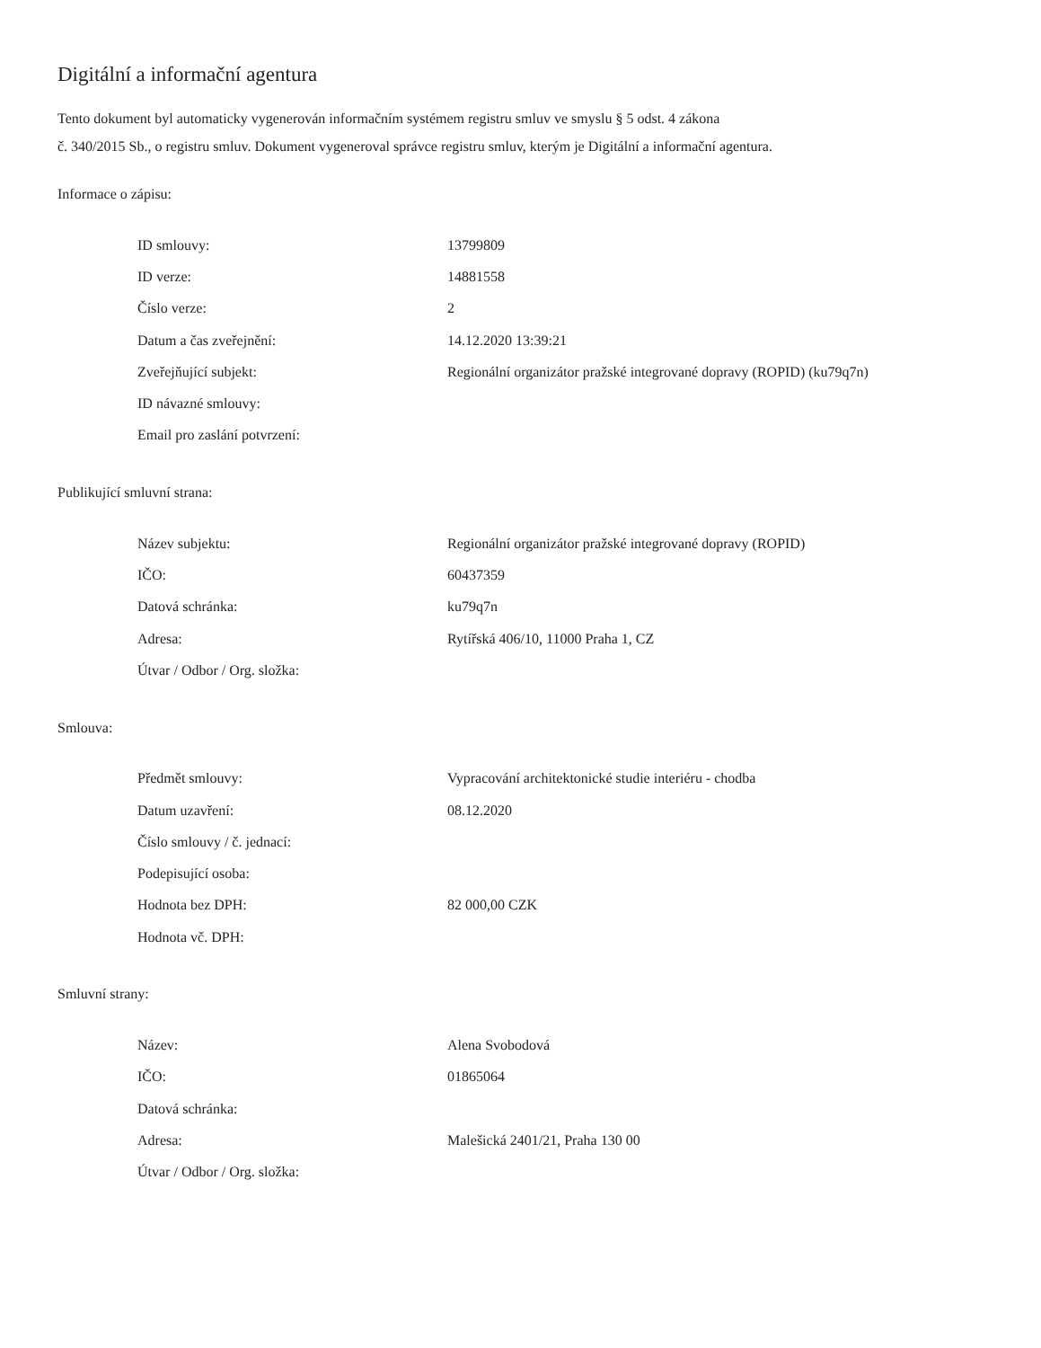Digitální a informační agentura
Tento dokument byl automaticky vygenerován informačním systémem registru smluv ve smyslu § 5 odst. 4 zákona
č. 340/2015 Sb., o registru smluv. Dokument vygeneroval správce registru smluv, kterým je Digitální a informační agentura.
Informace o zápisu:
| ID smlouvy: | 13799809 |
| ID verze: | 14881558 |
| Číslo verze: | 2 |
| Datum a čas zveřejnění: | 14.12.2020 13:39:21 |
| Zveřejňující subjekt: | Regionální organizátor pražské integrované dopravy (ROPID) (ku79q7n) |
| ID návazné smlouvy: | |
| Email pro zaslání potvrzení: | |
Publikující smluvní strana:
| Název subjektu: | Regionální organizátor pražské integrované dopravy (ROPID) |
| IČO: | 60437359 |
| Datová schránka: | ku79q7n |
| Adresa: | Rytířská 406/10, 11000 Praha 1, CZ |
| Útvar / Odbor / Org. složka: | |
Smlouva:
| Předmět smlouvy: | Vypracování architektonické studie interiéru - chodba |
| Datum uzavření: | 08.12.2020 |
| Číslo smlouvy / č. jednací: | |
| Podepisující osoba: | |
| Hodnota bez DPH: | 82 000,00 CZK |
| Hodnota vč. DPH: | |
Smluvní strany:
| Název: | Alena Svobodová |
| IČO: | 01865064 |
| Datová schránka: | |
| Adresa: | Malešická 2401/21, Praha 130 00 |
| Útvar / Odbor / Org. složka: | |